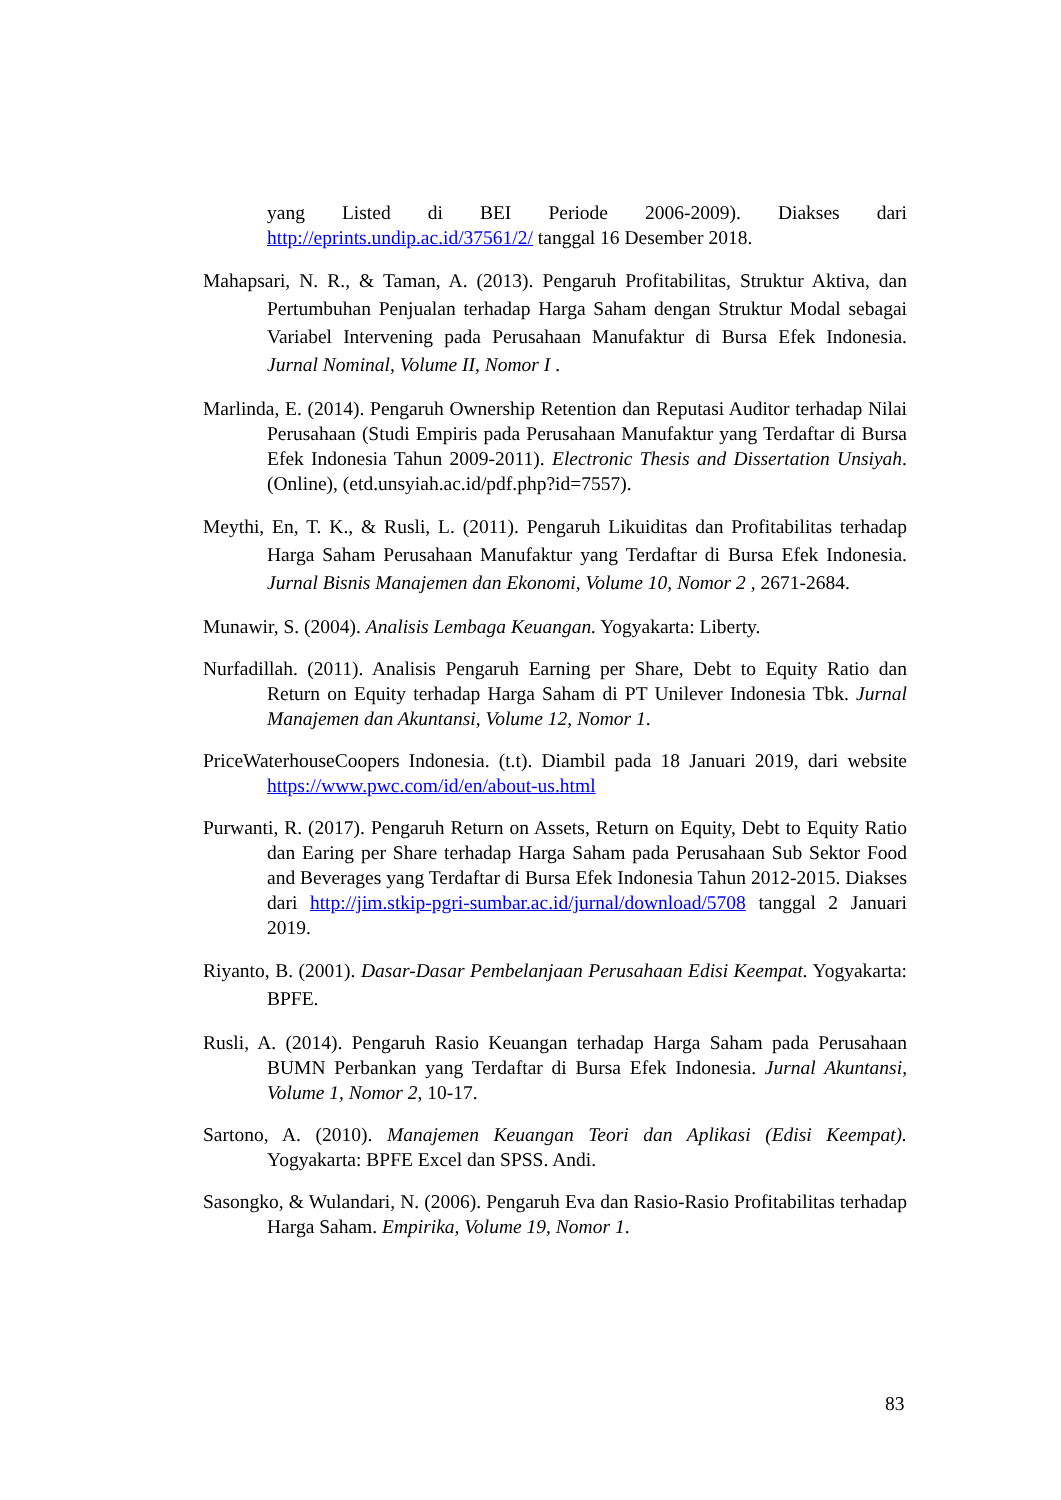yang Listed di BEI Periode 2006-2009). Diakses dari http://eprints.undip.ac.id/37561/2/ tanggal 16 Desember 2018.
Mahapsari, N. R., & Taman, A. (2013). Pengaruh Profitabilitas, Struktur Aktiva, dan Pertumbuhan Penjualan terhadap Harga Saham dengan Struktur Modal sebagai Variabel Intervening pada Perusahaan Manufaktur di Bursa Efek Indonesia. Jurnal Nominal, Volume II, Nomor I .
Marlinda, E. (2014). Pengaruh Ownership Retention dan Reputasi Auditor terhadap Nilai Perusahaan (Studi Empiris pada Perusahaan Manufaktur yang Terdaftar di Bursa Efek Indonesia Tahun 2009-2011). Electronic Thesis and Dissertation Unsiyah. (Online), (etd.unsyiah.ac.id/pdf.php?id=7557).
Meythi, En, T. K., & Rusli, L. (2011). Pengaruh Likuiditas dan Profitabilitas terhadap Harga Saham Perusahaan Manufaktur yang Terdaftar di Bursa Efek Indonesia. Jurnal Bisnis Manajemen dan Ekonomi, Volume 10, Nomor 2 , 2671-2684.
Munawir, S. (2004). Analisis Lembaga Keuangan. Yogyakarta: Liberty.
Nurfadillah. (2011). Analisis Pengaruh Earning per Share, Debt to Equity Ratio dan Return on Equity terhadap Harga Saham di PT Unilever Indonesia Tbk. Jurnal Manajemen dan Akuntansi, Volume 12, Nomor 1.
PriceWaterhouseCoopers Indonesia. (t.t). Diambil pada 18 Januari 2019, dari website https://www.pwc.com/id/en/about-us.html
Purwanti, R. (2017). Pengaruh Return on Assets, Return on Equity, Debt to Equity Ratio dan Earing per Share terhadap Harga Saham pada Perusahaan Sub Sektor Food and Beverages yang Terdaftar di Bursa Efek Indonesia Tahun 2012-2015. Diakses dari http://jim.stkip-pgri-sumbar.ac.id/jurnal/download/5708 tanggal 2 Januari 2019.
Riyanto, B. (2001). Dasar-Dasar Pembelanjaan Perusahaan Edisi Keempat. Yogyakarta: BPFE.
Rusli, A. (2014). Pengaruh Rasio Keuangan terhadap Harga Saham pada Perusahaan BUMN Perbankan yang Terdaftar di Bursa Efek Indonesia. Jurnal Akuntansi, Volume 1, Nomor 2, 10-17.
Sartono, A. (2010). Manajemen Keuangan Teori dan Aplikasi (Edisi Keempat). Yogyakarta: BPFE Excel dan SPSS. Andi.
Sasongko, & Wulandari, N. (2006). Pengaruh Eva dan Rasio-Rasio Profitabilitas terhadap Harga Saham. Empirika, Volume 19, Nomor 1.
83